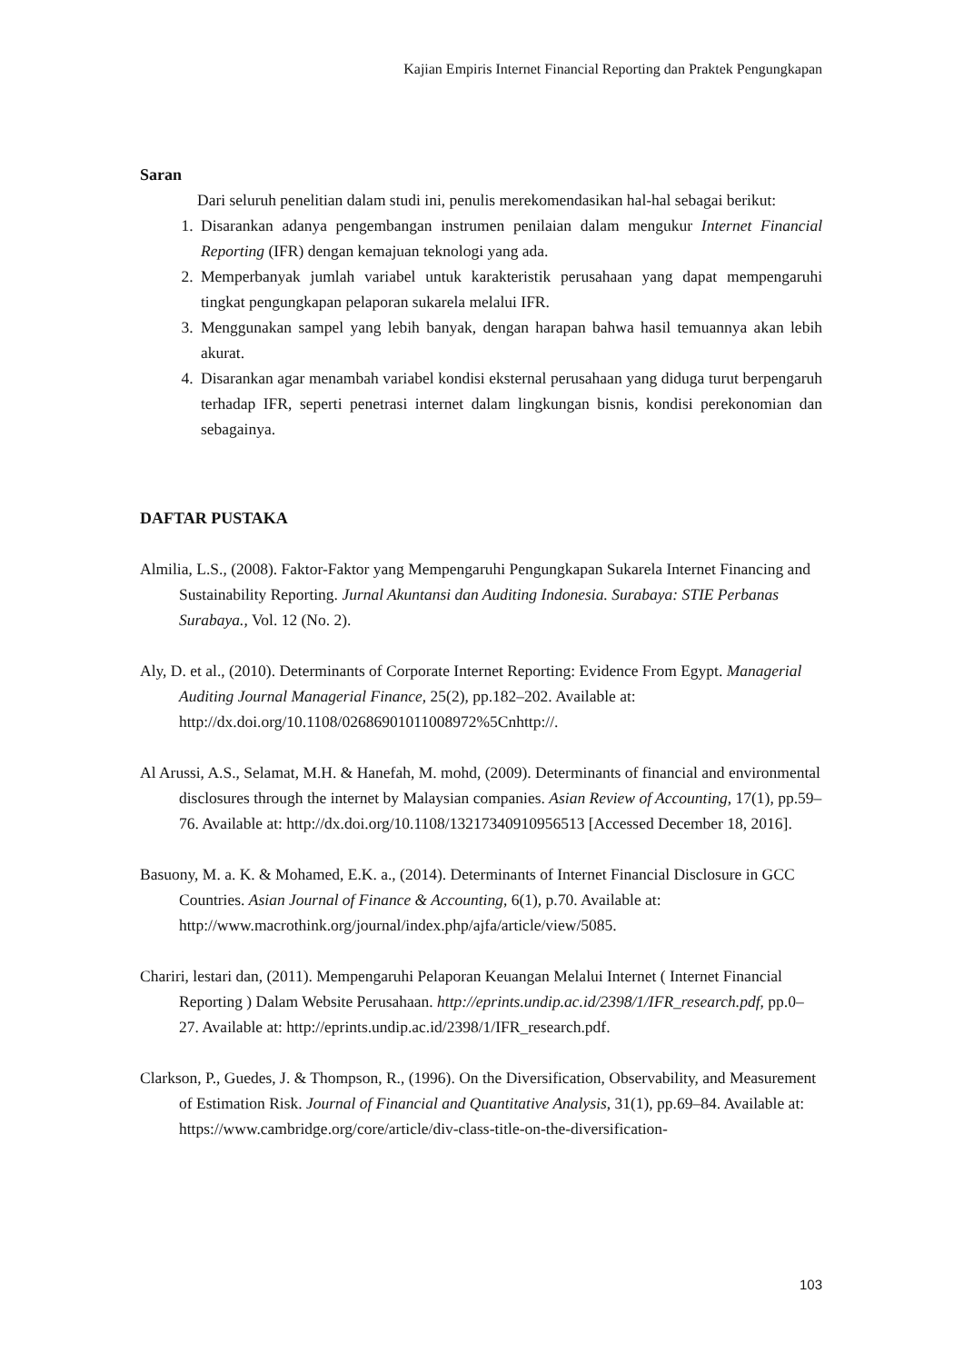Kajian Empiris Internet Financial Reporting dan Praktek Pengungkapan
Saran
Dari seluruh penelitian dalam studi ini, penulis merekomendasikan hal-hal sebagai berikut:
1. Disarankan adanya pengembangan instrumen penilaian dalam mengukur Internet Financial Reporting (IFR) dengan kemajuan teknologi yang ada.
2. Memperbanyak jumlah variabel untuk karakteristik perusahaan yang dapat mempengaruhi tingkat pengungkapan pelaporan sukarela melalui IFR.
3. Menggunakan sampel yang lebih banyak, dengan harapan bahwa hasil temuannya akan lebih akurat.
4. Disarankan agar menambah variabel kondisi eksternal perusahaan yang diduga turut berpengaruh terhadap IFR, seperti penetrasi internet dalam lingkungan bisnis, kondisi perekonomian dan sebagainya.
DAFTAR PUSTAKA
Almilia, L.S., (2008). Faktor-Faktor yang Mempengaruhi Pengungkapan Sukarela Internet Financing and Sustainability Reporting. Jurnal Akuntansi dan Auditing Indonesia. Surabaya: STIE Perbanas Surabaya., Vol. 12 (No. 2).
Aly, D. et al., (2010). Determinants of Corporate Internet Reporting: Evidence From Egypt. Managerial Auditing Journal Managerial Finance, 25(2), pp.182–202. Available at: http://dx.doi.org/10.1108/02686901011008972%5Cnhttp://.
Al Arussi, A.S., Selamat, M.H. & Hanefah, M. mohd, (2009). Determinants of financial and environmental disclosures through the internet by Malaysian companies. Asian Review of Accounting, 17(1), pp.59–76. Available at: http://dx.doi.org/10.1108/13217340910956513 [Accessed December 18, 2016].
Basuony, M. a. K. & Mohamed, E.K. a., (2014). Determinants of Internet Financial Disclosure in GCC Countries. Asian Journal of Finance & Accounting, 6(1), p.70. Available at: http://www.macrothink.org/journal/index.php/ajfa/article/view/5085.
Chariri, lestari dan, (2011). Mempengaruhi Pelaporan Keuangan Melalui Internet ( Internet Financial Reporting ) Dalam Website Perusahaan. http://eprints.undip.ac.id/2398/1/IFR_research.pdf, pp.0–27. Available at: http://eprints.undip.ac.id/2398/1/IFR_research.pdf.
Clarkson, P., Guedes, J. & Thompson, R., (1996). On the Diversification, Observability, and Measurement of Estimation Risk. Journal of Financial and Quantitative Analysis, 31(1), pp.69–84. Available at: https://www.cambridge.org/core/article/div-class-title-on-the-diversification-
103